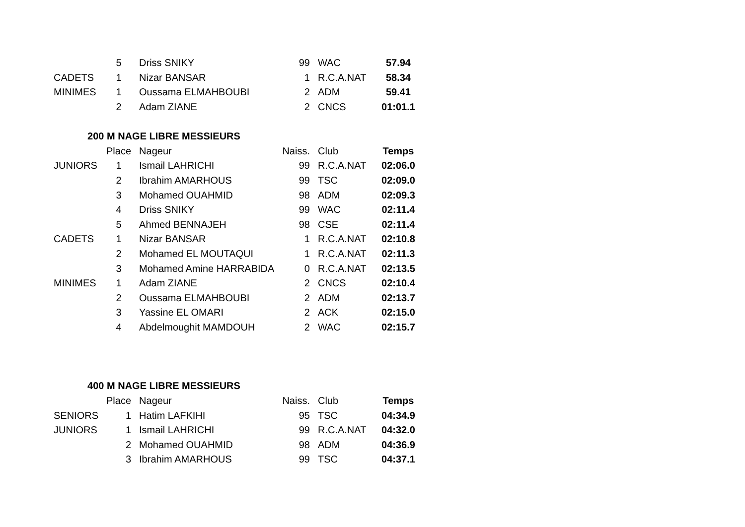| | 5 | Driss SNIKY | 99 | WAC | 57.94 |
| CADETS | 1 | Nizar BANSAR | 1 | R.C.A.NAT | 58.34 |
| MINIMES | 1 | Oussama ELMAHBOUBI | 2 | ADM | 59.41 |
| | 2 | Adam ZIANE | 2 | CNCS | 01:01.1 |
| 200 M NAGE LIBRE MESSIEURS | | | | | |
| | Place | Nageur | Naiss. | Club | Temps |
| JUNIORS | 1 | Ismail LAHRICHI | 99 | R.C.A.NAT | 02:06.0 |
| | 2 | Ibrahim AMARHOUS | 99 | TSC | 02:09.0 |
| | 3 | Mohamed OUAHMID | 98 | ADM | 02:09.3 |
| | 4 | Driss SNIKY | 99 | WAC | 02:11.4 |
| | 5 | Ahmed BENNAJEH | 98 | CSE | 02:11.4 |
| CADETS | 1 | Nizar BANSAR | 1 | R.C.A.NAT | 02:10.8 |
| | 2 | Mohamed EL MOUTAQUI | 1 | R.C.A.NAT | 02:11.3 |
| | 3 | Mohamed Amine HARRABIDA | 0 | R.C.A.NAT | 02:13.5 |
| MINIMES | 1 | Adam ZIANE | 2 | CNCS | 02:10.4 |
| | 2 | Oussama ELMAHBOUBI | 2 | ADM | 02:13.7 |
| | 3 | Yassine EL OMARI | 2 | ACK | 02:15.0 |
| | 4 | Abdelmoughit MAMDOUH | 2 | WAC | 02:15.7 |
| 400 M NAGE LIBRE MESSIEURS | | | | | |
| | Place | Nageur | Naiss. | Club | Temps |
| SENIORS | 1 | Hatim LAFKIHI | 95 | TSC | 04:34.9 |
| JUNIORS | 1 | Ismail LAHRICHI | 99 | R.C.A.NAT | 04:32.0 |
| | 2 | Mohamed OUAHMID | 98 | ADM | 04:36.9 |
| | 3 | Ibrahim AMARHOUS | 99 | TSC | 04:37.1 |